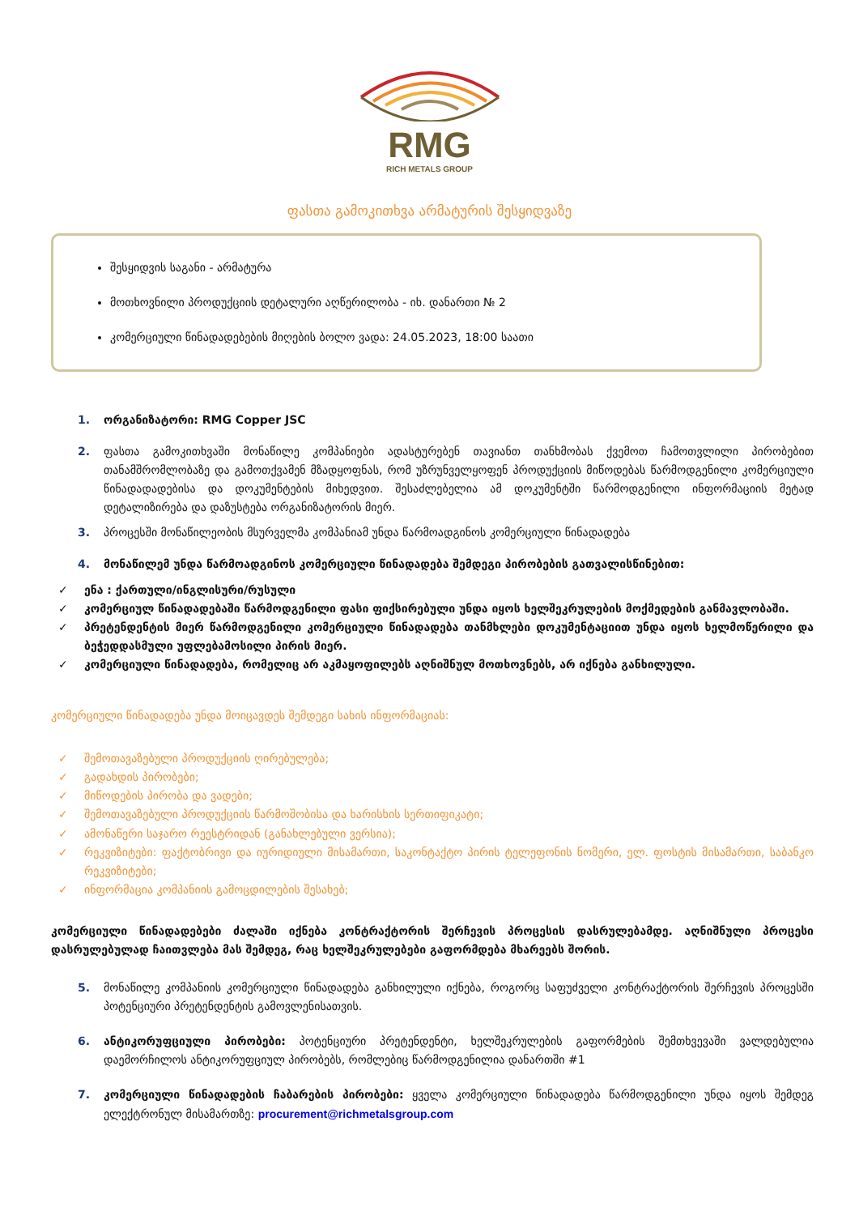RMG
RICH METALS GROUP
ფასთა გამოკითხვა არმატურის შესყიდვაზე
შესყიდვის საგანი - არმატურა
მოთხოვნილი პროდუქციის დეტალური აღწერილობა - იხ. დანართი № 2
კომერციული წინადადებების მიღების ბოლო ვადა: 24.05.2023, 18:00 საათი
1. ორგანიზატორი: RMG Copper JSC
2. ფასთა გამოკითხვაში მონაწილე კომპანიები ადასტურებენ თავიანთ თანხმობას ქვემოთ ჩამოთვლილი პირობებით თანამშრომლობაზე და გამოთქვამენ მზადყოფნას, რომ უზრუნველყოფენ პროდუქციის მიწოდებას წარმოდგენილი კომერციული წინადადადებისა და დოკუმენტების მიხედვით. შესაძლებელია ამ დოკუმენტში წარმოდგენილი ინფორმაციის მეტად დეტალიზირება და დაზუსტება ორგანიზატორის მიერ.
3. პროცესში მონაწილეობის მსურველმა კომპანიამ უნდა წარმოადგინოს კომერციული წინადადება
4. მონაწილემ უნდა წარმოადგინოს კომერციული წინადადება შემდეგი პირობების გათვალისწინებით:
✓ ენა : ქართული/ინგლისური/რუსული
✓ კომერციულ წინადადებაში წარმოდგენილი ფასი ფიქსირებული უნდა იყოს ხელშეკრულების მოქმედების განმავლობაში.
✓ პრეტენდენტის მიერ წარმოდგენილი კომერციული წინადადება თანმხლები დოკუმენტაციით უნდა იყოს ხელმოწერილი და ბეჭედდასმული უფლებამოსილი პირის მიერ.
✓ კომერციული წინადადება, რომელიც არ აკმაყოფილებს აღნიშნულ მოთხოვნებს, არ იქნება განხილული.
კომერციული წინადადება უნდა მოიცავდეს შემდეგი სახის ინფორმაციას:
✓ შემოთავაზებული პროდუქციის ღირებულება;
✓ გადახდის პირობები;
✓ მიწოდების პირობა და ვადები;
✓ შემოთავაზებული პროდუქციის წარმოშობისა და ხარისხის სერთიფიკატი;
✓ ამონაწერი საჯარო რეესტრიდან (განახლებული ვერსია);
✓ რეკვიზიტები: ფაქტობრივი და იურიდიული მისამართი, საკონტაქტო პირის ტელეფონის ნომერი, ელ. ფოსტის მისამართი, საბანკო რეკვიზიტები;
✓ ინფორმაცია კომპანიის გამოცდილების შესახებ;
კომერციული წინადადებები ძალაში იქნება კონტრაქტორის შერჩევის პროცესის დასრულებამდე. აღნიშნული პროცესი დასრულებულად ჩაითვლება მას შემდეგ, რაც ხელშეკრულებები გაფორმდება მხარეებს შორის.
5. მონაწილე კომპანიის კომერციული წინადადება განხილული იქნება, როგორც საფუძველი კონტრაქტორის შერჩევის პროცესში პოტენციური პრეტენდენტის გამოვლენისათვის.
6. ანტიკორუფციული პირობები: პოტენციური პრეტენდენტი, ხელშეკრულების გაფორმების შემთხვევაში ვალდებულია დაემორჩილოს ანტიკორუფციულ პირობებს, რომლებიც წარმოდგენილია დანართში #1
7. კომერციული წინადადების ჩაბარების პირობები: ყველა კომერციული წინადადება წარმოდგენილი უნდა იყოს შემდეგ ელექტრონულ მისამართზე: procurement@richmetalsgroup.com